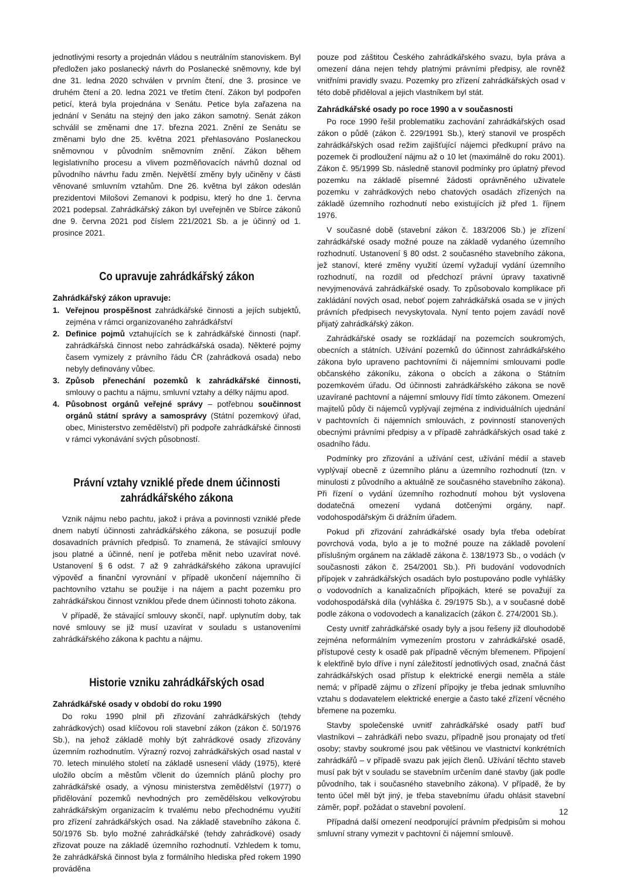jednotlivými resorty a projednán vládou s neutrálním stanoviskem. Byl předložen jako poslanecký návrh do Poslanecké sněmovny, kde byl dne 31. ledna 2020 schválen v prvním čtení, dne 3. prosince ve druhém čtení a 20. ledna 2021 ve třetím čtení. Zákon byl podpořen peticí, která byla projednána v Senátu. Petice byla zařazena na jednání v Senátu na stejný den jako zákon samotný. Senát zákon schválil se změnami dne 17. března 2021. Znění ze Senátu se změnami bylo dne 25. května 2021 přehlasováno Poslaneckou sněmovnou v původním sněmovním znění. Zákon během legislativního procesu a vlivem pozměňovacích návrhů doznal od původního návrhu řadu změn. Největší změny byly učiněny v části věnované smluvním vztahům. Dne 26. května byl zákon odeslán prezidentovi Milošovi Zemanovi k podpisu, který ho dne 1. června 2021 podepsal. Zahrádkářský zákon byl uveřejněn ve Sbírce zákonů dne 9. června 2021 pod číslem 221/2021 Sb. a je účinný od 1. prosince 2021.
Co upravuje zahrádkářský zákon
Zahrádkářský zákon upravuje:
1. Veřejnou prospěšnost zahrádkářské činnosti a jejích subjektů, zejména v rámci organizovaného zahrádkářství
2. Definice pojmů vztahujících se k zahrádkářské činnosti (např. zahrádkářská činnost nebo zahrádkářská osada). Některé pojmy časem vymizely z právního řádu ČR (zahrádková osada) nebo nebyly definovány vůbec.
3. Způsob přenechání pozemků k zahrádkářské činnosti, smlouvy o pachtu a nájmu, smluvní vztahy a délky nájmu apod.
4. Působnost orgánů veřejné správy – potřebnou součinnost orgánů státní správy a samosprávy (Státní pozemkový úřad, obec, Ministerstvo zemědělství) při podpoře zahrádkářské činnosti v rámci vykonávání svých působností.
Právní vztahy vzniklé přede dnem účinnosti
zahrádkářského zákona
Vznik nájmu nebo pachtu, jakož i práva a povinnosti vzniklé přede dnem nabytí účinnosti zahrádkářského zákona, se posuzují podle dosavadních právních předpisů. To znamená, že stávající smlouvy jsou platné a účinné, není je potřeba měnit nebo uzavírat nové. Ustanovení § 6 odst. 7 až 9 zahrádkářského zákona upravující výpověď a finanční vyrovnání v případě ukončení nájemního či pachtovního vztahu se použije i na nájem a pacht pozemku pro zahrádkářskou činnost vzniklou přede dnem účinnosti tohoto zákona.
V případě, že stávající smlouvy skončí, např. uplynutím doby, tak nové smlouvy se již musí uzavírat v souladu s ustanoveními zahrádkářského zákona k pachtu a nájmu.
Historie vzniku zahrádkářských osad
Zahrádkářské osady v období do roku 1990
Do roku 1990 plnil při zřizování zahrádkářských (tehdy zahrádkových) osad klíčovou roli stavební zákon (zákon č. 50/1976 Sb.), na jehož základě mohly být zahrádkové osady zřizovány územním rozhodnutím. Výrazný rozvoj zahrádkářských osad nastal v 70. letech minulého století na základě usnesení vlády (1975), které uložilo obcím a městům včlenit do územních plánů plochy pro zahrádkářské osady, a výnosu ministerstva zemědělství (1977) o přidělování pozemků nevhodných pro zemědělskou velkovýrobu zahrádkářským organizacím k trvalému nebo přechodnému využití pro zřízení zahrádkářských osad. Na základě stavebního zákona č. 50/1976 Sb. bylo možné zahrádkářské (tehdy zahrádkové) osady zřizovat pouze na základě územního rozhodnutí. Vzhledem k tomu, že zahrádkářská činnost byla z formálního hlediska před rokem 1990 prováděna
pouze pod záštitou Českého zahrádkářského svazu, byla práva a omezení dána nejen tehdy platnými právními předpisy, ale rovněž vnitřními pravidly svazu. Pozemky pro zřízení zahrádkářských osad v této době přiděloval a jejich vlastníkem byl stát.
Zahrádkářské osady po roce 1990 a v současnosti
Po roce 1990 řešil problematiku zachování zahrádkářských osad zákon o půdě (zákon č. 229/1991 Sb.), který stanovil ve prospěch zahrádkářských osad režim zajišťující nájemci předkupní právo na pozemek či prodloužení nájmu až o 10 let (maximálně do roku 2001). Zákon č. 95/1999 Sb. následně stanovil podmínky pro úplatný převod pozemku na základě písemné žádosti oprávněného uživatele pozemku v zahrádkových nebo chatových osadách zřízených na základě územního rozhodnutí nebo existujících již před 1. říjnem 1976.
V současné době (stavební zákon č. 183/2006 Sb.) je zřízení zahrádkářské osady možné pouze na základě vydaného územního rozhodnutí. Ustanovení § 80 odst. 2 současného stavebního zákona, jež stanoví, které změny využití území vyžadují vydání územního rozhodnutí, na rozdíl od předchozí právní úpravy taxativně nevyjmenovává zahrádkářské osady. To způsobovalo komplikace při zakládání nových osad, neboť pojem zahrádkářská osada se v jiných právních předpisech nevyskytovala. Nyní tento pojem zavádí nově přijatý zahrádkářský zákon.
Zahrádkářské osady se rozkládají na pozemcích soukromých, obecních a státních. Užívání pozemků do účinnost zahrádkářského zákona bylo upraveno pachtovními či nájemními smlouvami podle občanského zákoníku, zákona o obcích a zákona o Státním pozemkovém úřadu. Od účinnosti zahrádkářského zákona se nově uzavírané pachtovní a nájemní smlouvy řídí tímto zákonem. Omezení majitelů půdy či nájemců vyplývají zejména z individuálních ujednání v pachtovních či nájemních smlouvách, z povinností stanovených obecnými právními předpisy a v případě zahrádkářských osad také z osadního řádu.
Podmínky pro zřizování a užívání cest, užívání médií a staveb vyplývají obecně z územního plánu a územního rozhodnutí (tzn. v minulosti z původního a aktuálně ze současného stavebního zákona). Při řízení o vydání územního rozhodnutí mohou být vyslovena dodatečná omezení vydaná dotčenými orgány, např. vodohospodářským či drážním úřadem.
Pokud při zřizování zahrádkářské osady byla třeba odebírat povrchová voda, bylo a je to možné pouze na základě povolení příslušným orgánem na základě zákona č. 138/1973 Sb., o vodách (v současnosti zákon č. 254/2001 Sb.). Při budování vodovodních přípojek v zahrádkářských osadách bylo postupováno podle vyhlášky o vodovodních a kanalizačních přípojkách, které se považují za vodohospodářská díla (vyhláška č. 29/1975 Sb.), a v současné době podle zákona o vodovodech a kanalizacích (zákon č. 274/2001 Sb.).
Cesty uvnitř zahrádkářské osady byly a jsou řešeny již dlouhodobě zejména neformálním vymezením prostoru v zahrádkářské osadě, přístupové cesty k osadě pak případně věcným břemenem. Připojení k elektřině bylo dříve i nyní záležitostí jednotlivých osad, značná část zahrádkářských osad přístup k elektrické energii neměla a stále nemá; v případě zájmu o zřízení přípojky je třeba jednak smluvního vztahu s dodavatelem elektrické energie a často také zřízení věcného břemene na pozemku.
Stavby společenské uvnitř zahrádkářské osady patří buď vlastníkovi – zahrádkáři nebo svazu, případně jsou pronajaty od třetí osoby; stavby soukromé jsou pak většinou ve vlastnictví konkrétních zahrádkářů – v případě svazu pak jejích členů. Užívání těchto staveb musí pak být v souladu se stavebním určením dané stavby (jak podle původního, tak i současného stavebního zákona). V případě, že by tento účel měl být jiný, je třeba stavebnímu úřadu ohlásit stavební záměr, popř. požádat o stavební povolení.
Případná další omezení neodporující právním předpisům si mohou smluvní strany vymezit v pachtovní či nájemní smlouvě.
12